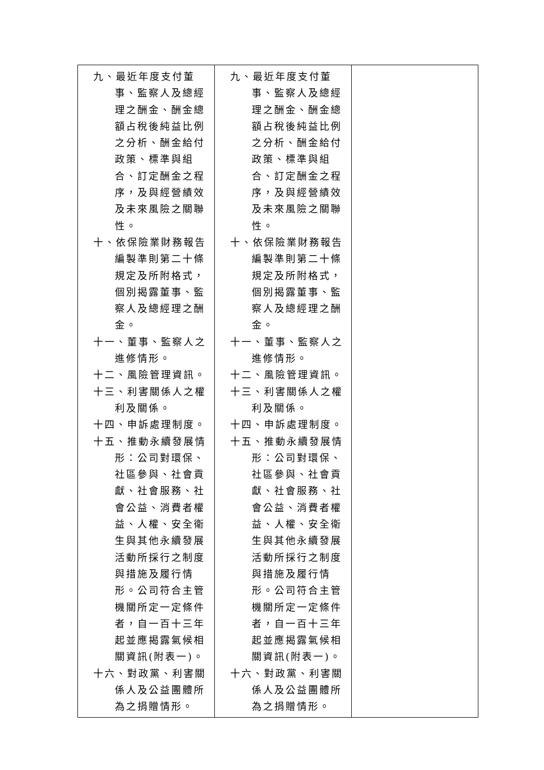| 九、最近年度支付董事、監察人及總經理之酬金、酬金總額占稅後純益比例之分析、酬金給付政策、標準與組合、訂定酬金之程序，及與經營績效及未來風險之關聯性。 十、依保險業財務報告編製準則第二十條規定及所附格式，個別揭露董事、監察人及總經理之酬金。 十一、董事、監察人之進修情形。 十二、風險管理資訊。 十三、利害關係人之權利及關係。 十四、申訴處理制度。 十五、推動永續發展情形：公司對環保、社區參與、社會貢獻、社會服務、社會公益、消費者權益、人權、安全衛生與其他永續發展活動所採行之制度與措施及履行情形。公司符合主管機關所定一定條件者，自一百十三年起並應揭露氣候相關資訊(附表一)。 十六、對政黨、利害關係人及公益團體所為之捐贈情形。 | 九、最近年度支付董事、監察人及總經理之酬金、酬金總額占稅後純益比例之分析、酬金給付政策、標準與組合、訂定酬金之程序，及與經營績效及未來風險之關聯性。 十、依保險業財務報告編製準則第二十條規定及所附格式，個別揭露董事、監察人及總經理之酬金。 十一、董事、監察人之進修情形。 十二、風險管理資訊。 十三、利害關係人之權利及關係。 十四、申訴處理制度。 十五、推動永續發展情形：公司對環保、社區參與、社會貢獻、社會服務、社會公益、消費者權益、人權、安全衛生與其他永續發展活動所採行之制度與措施及履行情形。公司符合主管機關所定一定條件者，自一百十三年起並應揭露氣候相關資訊(附表一)。 十六、對政黨、利害關係人及公益團體所為之捐贈情形。 | |